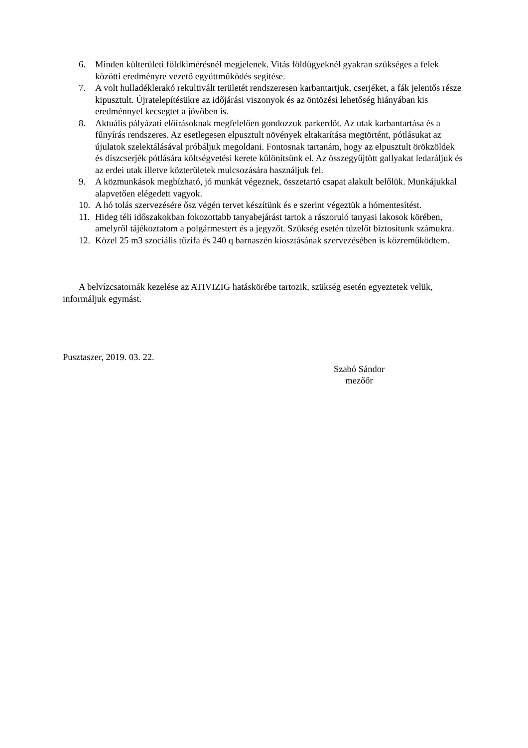6. Minden külterületi földkimérésnél megjelenek. Vitás földügyeknél gyakran szükséges a felek közötti eredményre vezető együttműködés segítése.
7. A volt hulladéklerakó rekultivált területét rendszeresen karbantartjuk, cserjéket, a fák jelentős része kipusztult. Újratelepítésükre az időjárási viszonyok és az öntözési lehetőség hiányában kis eredménnyel kecsegtet a jövőben is.
8. Aktuális pályázati előírásoknak megfelelően gondozzuk parkerdőt. Az utak karbantartása és a fűnyírás rendszeres. Az esetlegesen elpusztult növények eltakarítása megtörtént, pótlásukat az újulatok szelektálásával próbáljuk megoldani. Fontosnak tartanám, hogy az elpusztult örökzöldek és díszcserjék pótlására költségvetési kerete különítsünk el. Az összegyűjtött gallyakat ledaráljuk és az erdei utak illetve közterületek mulcsozására használjuk fel.
9. A közmunkások megbízható, jó munkát végeznek, összetartó csapat alakult belőlük. Munkájukkal alapvetően elégedett vagyok.
10. A hó tolás szervezésére ősz végén tervet készítünk és e szerint végeztük a hómentesítést.
11. Hideg téli időszakokban fokozottabb tanyabejárást tartok a rászoruló tanyasi lakosok körében, amelyről tájékoztatom a polgármestert és a jegyzőt. Szükség esetén tüzelőt biztosítunk számukra.
12. Közel 25 m3 szociális tűzifa és 240 q barnaszén kiosztásának szervezésében is közreműködtem.
A belvízcsatornák kezelése az ATIVIZIG hatáskörébe tartozik, szükség esetén egyeztetek velük, informáljuk egymást.
Pusztaszer, 2019. 03. 22.
Szabó Sándor
mezőőr